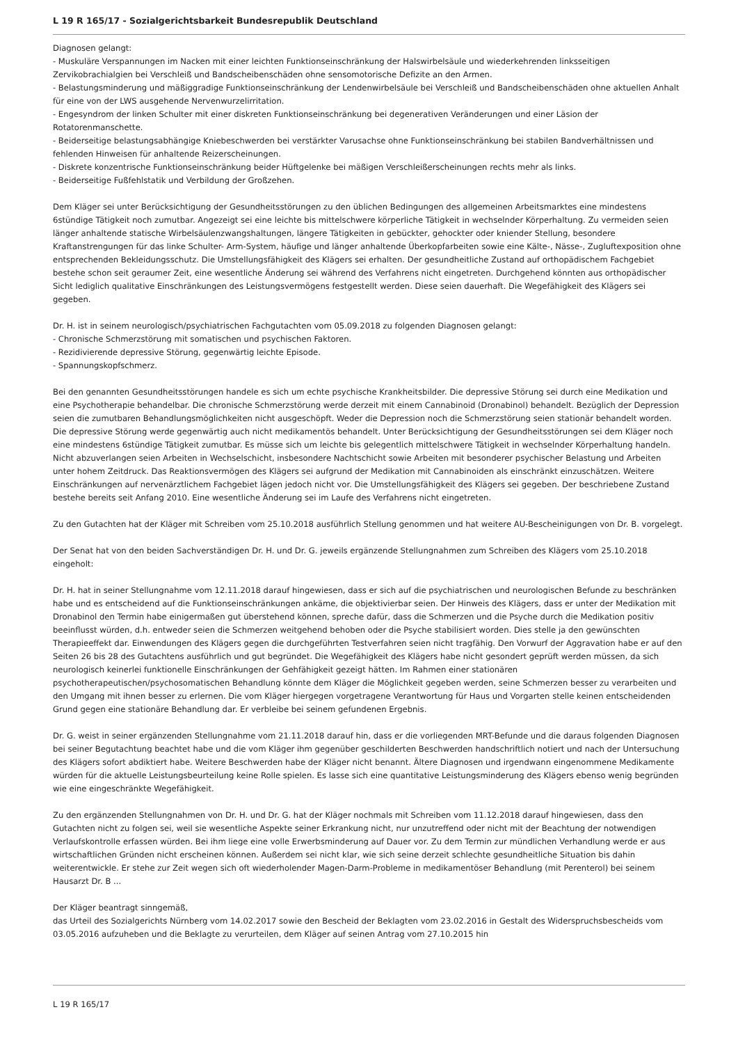L 19 R 165/17 - Sozialgerichtsbarkeit Bundesrepublik Deutschland
Diagnosen gelangt:
- Muskuläre Verspannungen im Nacken mit einer leichten Funktionseinschränkung der Halswirbelsäule und wiederkehrenden linksseitigen Zervikobrachialgien bei Verschleiß und Bandscheibenschäden ohne sensomotorische Defizite an den Armen.
- Belastungsminderung und mäßiggradige Funktionseinschränkung der Lendenwirbelsäule bei Verschleiß und Bandscheibenschäden ohne aktuellen Anhalt für eine von der LWS ausgehende Nervenwurzelirritation.
- Engesyndrom der linken Schulter mit einer diskreten Funktionseinschränkung bei degenerativen Veränderungen und einer Läsion der Rotatorenmanschette.
- Beiderseitige belastungsabhängige Kniebeschwerden bei verstärkter Varusachse ohne Funktionseinschränkung bei stabilen Bandverhältnissen und fehlenden Hinweisen für anhaltende Reizerscheinungen.
- Diskrete konzentrische Funktionseinschränkung beider Hüftgelenke bei mäßigen Verschleißerscheinungen rechts mehr als links.
- Beiderseitige Fußfehlstatik und Verbildung der Großzehen.
Dem Kläger sei unter Berücksichtigung der Gesundheitsstörungen zu den üblichen Bedingungen des allgemeinen Arbeitsmarktes eine mindestens 6stündige Tätigkeit noch zumutbar. Angezeigt sei eine leichte bis mittelschwere körperliche Tätigkeit in wechselnder Körperhaltung. Zu vermeiden seien länger anhaltende statische Wirbelsäulenzwangshaltungen, längere Tätigkeiten in gebückter, gehockter oder kniender Stellung, besondere Kraftanstrengungen für das linke Schulter- Arm-System, häufige und länger anhaltende Überkopfarbeiten sowie eine Kälte-, Nässe-, Zugluftexposition ohne entsprechenden Bekleidungsschutz. Die Umstellungsfähigkeit des Klägers sei erhalten. Der gesundheitliche Zustand auf orthopädischem Fachgebiet bestehe schon seit geraumer Zeit, eine wesentliche Änderung sei während des Verfahrens nicht eingetreten. Durchgehend könnten aus orthopädischer Sicht lediglich qualitative Einschränkungen des Leistungsvermögens festgestellt werden. Diese seien dauerhaft. Die Wegefähigkeit des Klägers sei gegeben.
Dr. H. ist in seinem neurologisch/psychiatrischen Fachgutachten vom 05.09.2018 zu folgenden Diagnosen gelangt:
- Chronische Schmerzstörung mit somatischen und psychischen Faktoren.
- Rezidivierende depressive Störung, gegenwärtig leichte Episode.
- Spannungskopfschmerz.
Bei den genannten Gesundheitsstörungen handele es sich um echte psychische Krankheitsbilder. Die depressive Störung sei durch eine Medikation und eine Psychotherapie behandelbar. Die chronische Schmerzstörung werde derzeit mit einem Cannabinoid (Dronabinol) behandelt. Bezüglich der Depression seien die zumutbaren Behandlungsmöglichkeiten nicht ausgeschöpft. Weder die Depression noch die Schmerzstörung seien stationär behandelt worden. Die depressive Störung werde gegenwärtig auch nicht medikamentös behandelt. Unter Berücksichtigung der Gesundheitsstörungen sei dem Kläger noch eine mindestens 6stündige Tätigkeit zumutbar. Es müsse sich um leichte bis gelegentlich mittelschwere Tätigkeit in wechselnder Körperhaltung handeln. Nicht abzuverlangen seien Arbeiten in Wechselschicht, insbesondere Nachtschicht sowie Arbeiten mit besonderer psychischer Belastung und Arbeiten unter hohem Zeitdruck. Das Reaktionsvermögen des Klägers sei aufgrund der Medikation mit Cannabinoiden als einschränkt einzuschätzen. Weitere Einschränkungen auf nervenärztlichem Fachgebiet lägen jedoch nicht vor. Die Umstellungsfähigkeit des Klägers sei gegeben. Der beschriebene Zustand bestehe bereits seit Anfang 2010. Eine wesentliche Änderung sei im Laufe des Verfahrens nicht eingetreten.
Zu den Gutachten hat der Kläger mit Schreiben vom 25.10.2018 ausführlich Stellung genommen und hat weitere AU-Bescheinigungen von Dr. B. vorgelegt.
Der Senat hat von den beiden Sachverständigen Dr. H. und Dr. G. jeweils ergänzende Stellungnahmen zum Schreiben des Klägers vom 25.10.2018 eingeholt:
Dr. H. hat in seiner Stellungnahme vom 12.11.2018 darauf hingewiesen, dass er sich auf die psychiatrischen und neurologischen Befunde zu beschränken habe und es entscheidend auf die Funktionseinschränkungen ankäme, die objektivierbar seien. Der Hinweis des Klägers, dass er unter der Medikation mit Dronabinol den Termin habe einigermaßen gut überstehend können, spreche dafür, dass die Schmerzen und die Psyche durch die Medikation positiv beeinflusst würden, d.h. entweder seien die Schmerzen weitgehend behoben oder die Psyche stabilisiert worden. Dies stelle ja den gewünschten Therapieeffekt dar. Einwendungen des Klägers gegen die durchgeführten Testverfahren seien nicht tragfähig. Den Vorwurf der Aggravation habe er auf den Seiten 26 bis 28 des Gutachtens ausführlich und gut begründet. Die Wegefähigkeit des Klägers habe nicht gesondert geprüft werden müssen, da sich neurologisch keinerlei funktionelle Einschränkungen der Gehfähigkeit gezeigt hätten. Im Rahmen einer stationären psychotherapeutischen/psychosomatischen Behandlung könnte dem Kläger die Möglichkeit gegeben werden, seine Schmerzen besser zu verarbeiten und den Umgang mit ihnen besser zu erlernen. Die vom Kläger hiergegen vorgetragene Verantwortung für Haus und Vorgarten stelle keinen entscheidenden Grund gegen eine stationäre Behandlung dar. Er verbleibe bei seinem gefundenen Ergebnis.
Dr. G. weist in seiner ergänzenden Stellungnahme vom 21.11.2018 darauf hin, dass er die vorliegenden MRT-Befunde und die daraus folgenden Diagnosen bei seiner Begutachtung beachtet habe und die vom Kläger ihm gegenüber geschilderten Beschwerden handschriftlich notiert und nach der Untersuchung des Klägers sofort abdiktiert habe. Weitere Beschwerden habe der Kläger nicht benannt. Ältere Diagnosen und irgendwann eingenommene Medikamente würden für die aktuelle Leistungsbeurteilung keine Rolle spielen. Es lasse sich eine quantitative Leistungsminderung des Klägers ebenso wenig begründen wie eine eingeschränkte Wegefähigkeit.
Zu den ergänzenden Stellungnahmen von Dr. H. und Dr. G. hat der Kläger nochmals mit Schreiben vom 11.12.2018 darauf hingewiesen, dass den Gutachten nicht zu folgen sei, weil sie wesentliche Aspekte seiner Erkrankung nicht, nur unzutreffend oder nicht mit der Beachtung der notwendigen Verlaufskontrolle erfassen würden. Bei ihm liege eine volle Erwerbsminderung auf Dauer vor. Zu dem Termin zur mündlichen Verhandlung werde er aus wirtschaftlichen Gründen nicht erscheinen können. Außerdem sei nicht klar, wie sich seine derzeit schlechte gesundheitliche Situation bis dahin weiterentwickle. Er stehe zur Zeit wegen sich oft wiederholender Magen-Darm-Probleme in medikamentöser Behandlung (mit Perenterol) bei seinem Hausarzt Dr. B ...
Der Kläger beantragt sinngemäß,
das Urteil des Sozialgerichts Nürnberg vom 14.02.2017 sowie den Bescheid der Beklagten vom 23.02.2016 in Gestalt des Widerspruchsbescheids vom 03.05.2016 aufzuheben und die Beklagte zu verurteilen, dem Kläger auf seinen Antrag vom 27.10.2015 hin
L 19 R 165/17